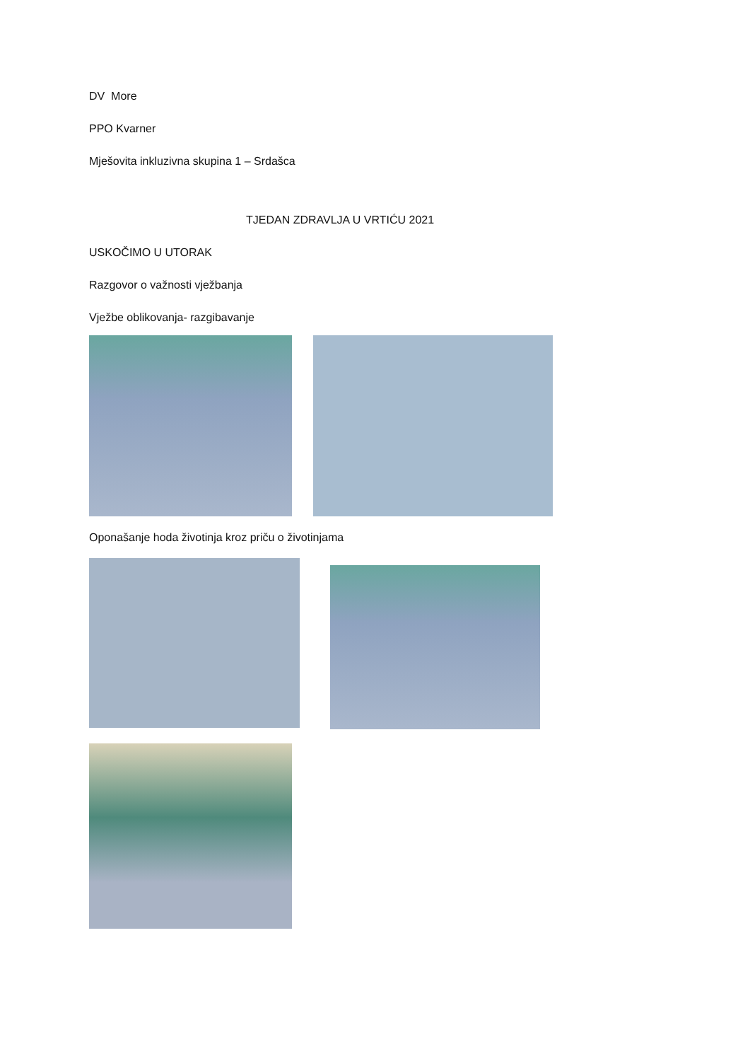DV More
PPO Kvarner
Mješovita inkluzivna skupina 1 – Srdašca
TJEDAN ZDRAVLJA U VRTIĆU 2021
USKOČIMO U UTORAK
Razgovor o važnosti vježbanja
Vježbe oblikovanja- razgibavanje
Oponašanje hoda životinja kroz priču o životinjama